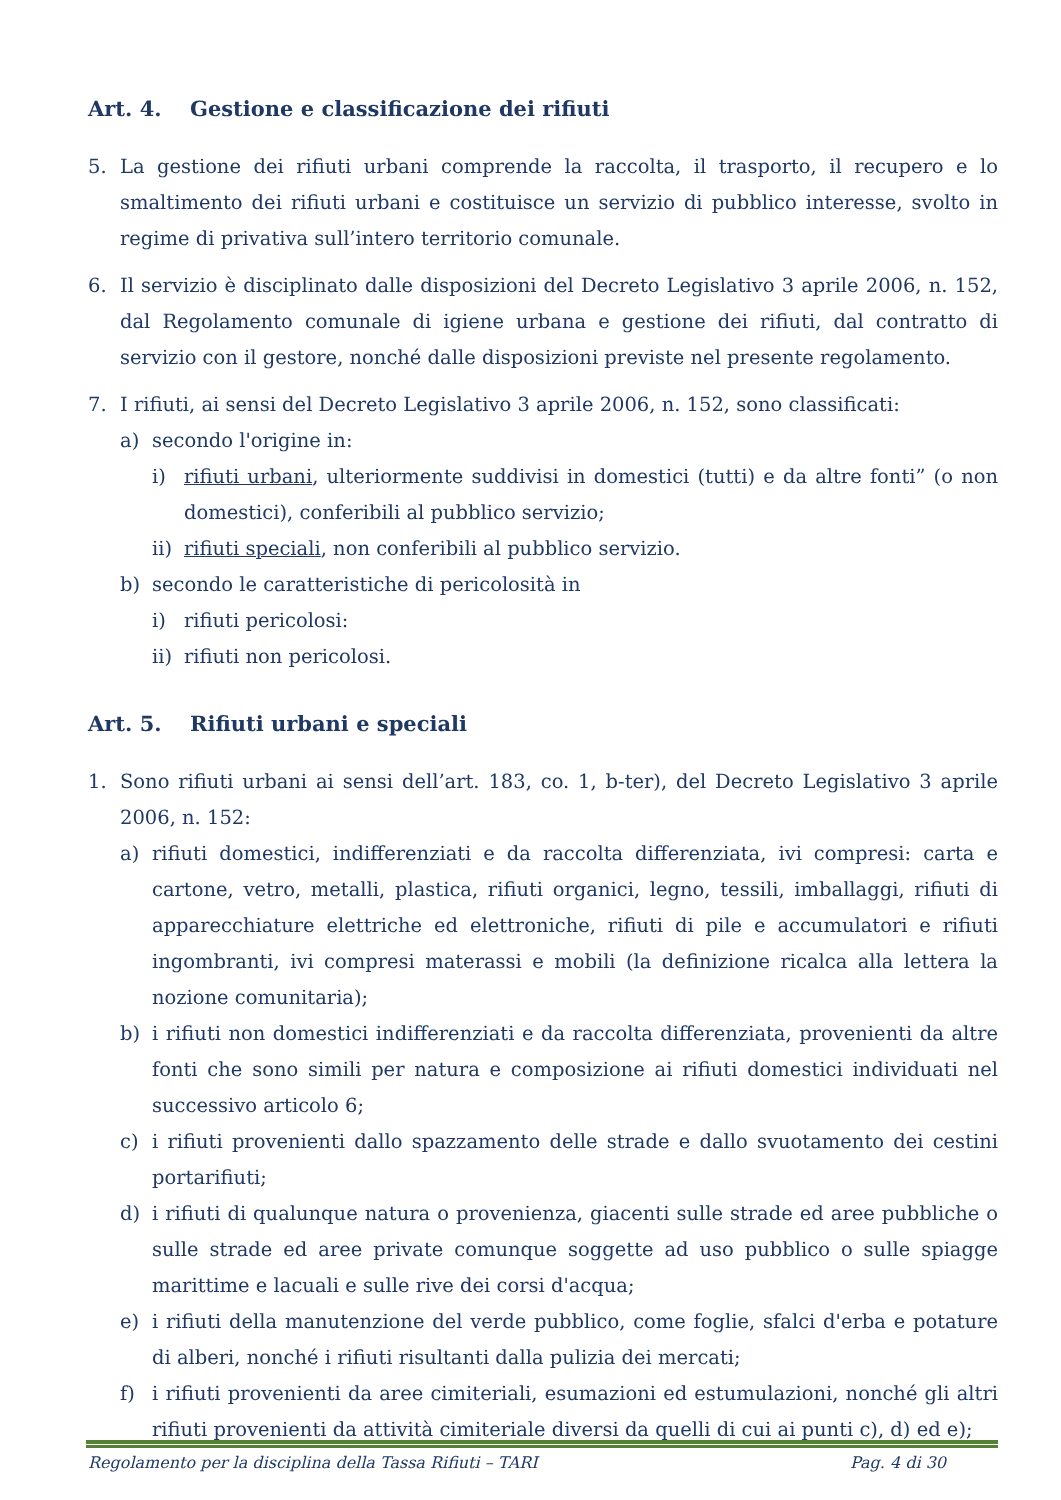Art. 4. Gestione e classificazione dei rifiuti
5. La gestione dei rifiuti urbani comprende la raccolta, il trasporto, il recupero e lo smaltimento dei rifiuti urbani e costituisce un servizio di pubblico interesse, svolto in regime di privativa sull’intero territorio comunale.
6. Il servizio è disciplinato dalle disposizioni del Decreto Legislativo 3 aprile 2006, n. 152, dal Regolamento comunale di igiene urbana e gestione dei rifiuti, dal contratto di servizio con il gestore, nonché dalle disposizioni previste nel presente regolamento.
7. I rifiuti, ai sensi del Decreto Legislativo 3 aprile 2006, n. 152, sono classificati:
a) secondo l'origine in:
i) rifiuti urbani, ulteriormente suddivisi in domestici (tutti) e da altre fonti” (o non domestici), conferibili al pubblico servizio;
ii)
rifiuti speciali, non conferibili al pubblico servizio.
b) secondo le caratteristiche di pericolosità in
i) rifiuti pericolosi:
ii)
rifiuti non pericolosi.
Art. 5. Rifiuti urbani e speciali
1. Sono rifiuti urbani ai sensi dell’art. 183, co. 1, b-ter), del Decreto Legislativo 3 aprile 2006, n. 152:
a) rifiuti domestici, indifferenziati e da raccolta differenziata, ivi compresi: carta e cartone, vetro, metalli, plastica, rifiuti organici, legno, tessili, imballaggi, rifiuti di apparecchiature elettriche ed elettroniche, rifiuti di pile e accumulatori e rifiuti ingombranti, ivi compresi materassi e mobili (la definizione ricalca alla lettera la nozione comunitaria);
b) i rifiuti non domestici indifferenziati e da raccolta differenziata, provenienti da altre fonti che sono simili per natura e composizione ai rifiuti domestici individuati nel successivo articolo 6;
c) i rifiuti provenienti dallo spazzamento delle strade e dallo svuotamento dei cestini portarifiuti;
d) i rifiuti di qualunque natura o provenienza, giacenti sulle strade ed aree pubbliche o sulle strade ed aree private comunque soggette ad uso pubblico o sulle spiagge marittime e lacuali e sulle rive dei corsi d'acqua;
e) i rifiuti della manutenzione del verde pubblico, come foglie, sfalci d'erba e potature di alberi, nonché i rifiuti risultanti dalla pulizia dei mercati;
f) i rifiuti provenienti da aree cimiteriali, esumazioni ed estumulazioni, nonché gli altri rifiuti provenienti da attività cimiteriale diversi da quelli di cui ai punti c), d) ed e);
Regolamento per la disciplina della Tassa Rifiuti – TARI Pag. 4 di 30